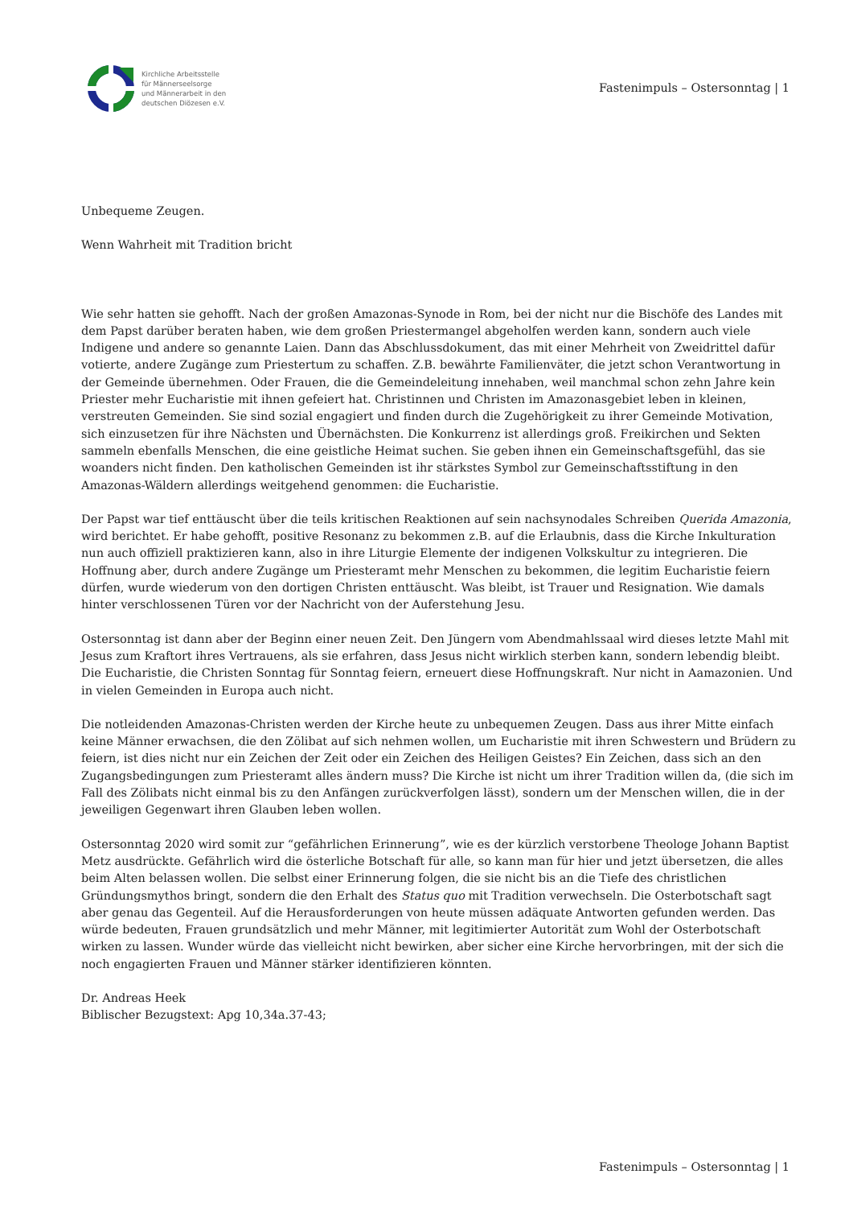Kirchliche Arbeitsstelle
für Männerseelsorge
und Männerarbeit in den
deutschen Diözesen e.V.
Fastenimpuls – Ostersonntag | 1
Unbequeme Zeugen.
Wenn Wahrheit mit Tradition bricht
Wie sehr hatten sie gehofft. Nach der großen Amazonas-Synode in Rom, bei der nicht nur die Bischöfe des Landes mit dem Papst darüber beraten haben, wie dem großen Priestermangel abgeholfen werden kann, sondern auch viele Indigene und andere so genannte Laien. Dann das Abschlussdokument, das mit einer Mehrheit von Zweidrittel dafür votierte, andere Zugänge zum Priestertum zu schaffen. Z.B. bewährte Familienväter, die jetzt schon Verantwortung in der Gemeinde übernehmen. Oder Frauen, die die Gemeindeleitung innehaben, weil manchmal schon zehn Jahre kein Priester mehr Eucharistie mit ihnen gefeiert hat. Christinnen und Christen im Amazonasgebiet leben in kleinen, verstreuten Gemeinden. Sie sind sozial engagiert und finden durch die Zugehörigkeit zu ihrer Gemeinde Motivation, sich einzusetzen für ihre Nächsten und Übernächsten. Die Konkurrenz ist allerdings groß. Freikirchen und Sekten sammeln ebenfalls Menschen, die eine geistliche Heimat suchen. Sie geben ihnen ein Gemeinschaftsgefühl, das sie woanders nicht finden. Den katholischen Gemeinden ist ihr stärkstes Symbol zur Gemeinschaftsstiftung in den Amazonas-Wäldern allerdings weitgehend genommen: die Eucharistie.
Der Papst war tief enttäuscht über die teils kritischen Reaktionen auf sein nachsynodales Schreiben Querida Amazonia, wird berichtet. Er habe gehofft, positive Resonanz zu bekommen z.B. auf die Erlaubnis, dass die Kirche Inkulturation nun auch offiziell praktizieren kann, also in ihre Liturgie Elemente der indigenen Volkskultur zu integrieren. Die Hoffnung aber, durch andere Zugänge um Priesteramt mehr Menschen zu bekommen, die legitim Eucharistie feiern dürfen, wurde wiederum von den dortigen Christen enttäuscht. Was bleibt, ist Trauer und Resignation. Wie damals hinter verschlossenen Türen vor der Nachricht von der Auferstehung Jesu.
Ostersonntag ist dann aber der Beginn einer neuen Zeit. Den Jüngern vom Abendmahlssaal wird dieses letzte Mahl mit Jesus zum Kraftort ihres Vertrauens, als sie erfahren, dass Jesus nicht wirklich sterben kann, sondern lebendig bleibt. Die Eucharistie, die Christen Sonntag für Sonntag feiern, erneuert diese Hoffnungskraft. Nur nicht in Aamazonien. Und in vielen Gemeinden in Europa auch nicht.
Die notleidenden Amazonas-Christen werden der Kirche heute zu unbequemen Zeugen. Dass aus ihrer Mitte einfach keine Männer erwachsen, die den Zölibat auf sich nehmen wollen, um Eucharistie mit ihren Schwestern und Brüdern zu feiern, ist dies nicht nur ein Zeichen der Zeit oder ein Zeichen des Heiligen Geistes? Ein Zeichen, dass sich an den Zugangsbedingungen zum Priesteramt alles ändern muss? Die Kirche ist nicht um ihrer Tradition willen da, (die sich im Fall des Zölibats nicht einmal bis zu den Anfängen zurückverfolgen lässt), sondern um der Menschen willen, die in der jeweiligen Gegenwart ihren Glauben leben wollen.
Ostersonntag 2020 wird somit zur “gefährlichen Erinnerung”, wie es der kürzlich verstorbene Theologe Johann Baptist Metz ausdrückte. Gefährlich wird die österliche Botschaft für alle, so kann man für hier und jetzt übersetzen, die alles beim Alten belassen wollen. Die selbst einer Erinnerung folgen, die sie nicht bis an die Tiefe des christlichen Gründungsmythos bringt, sondern die den Erhalt des Status quo mit Tradition verwechseln. Die Osterbotschaft sagt aber genau das Gegenteil. Auf die Herausforderungen von heute müssen adäquate Antworten gefunden werden. Das würde bedeuten, Frauen grundsätzlich und mehr Männer, mit legitimierter Autorität zum Wohl der Osterbotschaft wirken zu lassen. Wunder würde das vielleicht nicht bewirken, aber sicher eine Kirche hervorbringen, mit der sich die noch engagierten Frauen und Männer stärker identifizieren könnten.
Dr. Andreas Heek
Biblischer Bezugstext: Apg 10,34a.37-43;
Fastenimpuls – Ostersonntag | 1